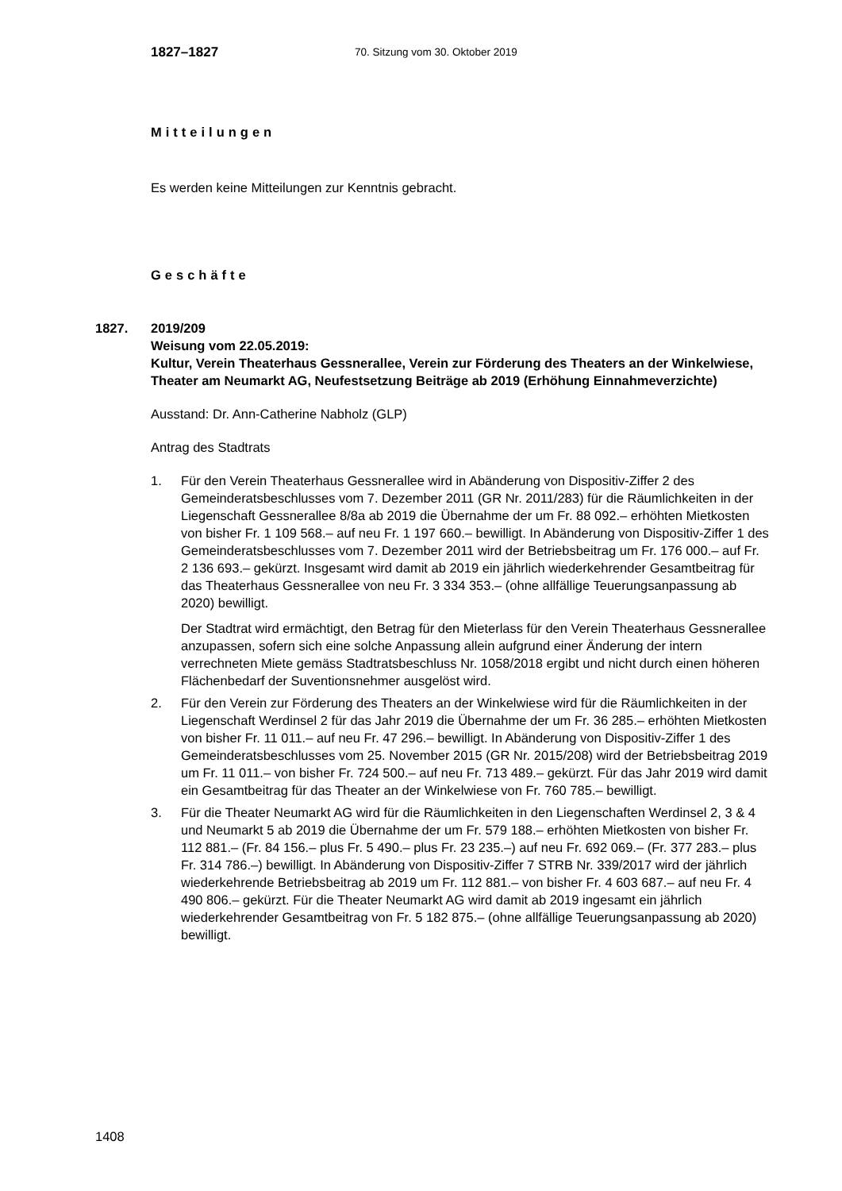1827–1827 70. Sitzung vom 30. Oktober 2019
Mitteilungen
Es werden keine Mitteilungen zur Kenntnis gebracht.
Geschäfte
1827.
2019/209
Weisung vom 22.05.2019:
Kultur, Verein Theaterhaus Gessnerallee, Verein zur Förderung des Theaters an der Winkelwiese, Theater am Neumarkt AG, Neufestsetzung Beiträge ab 2019 (Erhöhung Einnahmeverzichte)
Ausstand: Dr. Ann-Catherine Nabholz (GLP)
Antrag des Stadtrats
1. Für den Verein Theaterhaus Gessnerallee wird in Abänderung von Dispositiv-Ziffer 2 des Gemeinderatsbeschlusses vom 7. Dezember 2011 (GR Nr. 2011/283) für die Räumlichkeiten in der Liegenschaft Gessnerallee 8/8a ab 2019 die Übernahme der um Fr. 88 092.– erhöhten Mietkosten von bisher Fr. 1 109 568.– auf neu Fr. 1 197 660.– bewilligt. In Abänderung von Dispositiv-Ziffer 1 des Gemeinderatsbeschlusses vom 7. Dezember 2011 wird der Betriebsbeitrag um Fr. 176 000.– auf Fr. 2 136 693.– gekürzt. Insgesamt wird damit ab 2019 ein jährlich wiederkehrender Gesamtbeitrag für das Theaterhaus Gessnerallee von neu Fr. 3 334 353.– (ohne allfällige Teuerungsanpassung ab 2020) bewilligt.
Der Stadtrat wird ermächtigt, den Betrag für den Mieterlass für den Verein Theaterhaus Gessnerallee anzupassen, sofern sich eine solche Anpassung allein aufgrund einer Änderung der intern verrechneten Miete gemäss Stadtratsbeschluss Nr. 1058/2018 ergibt und nicht durch einen höheren Flächenbedarf der Suventionsnehmer ausgelöst wird.
2. Für den Verein zur Förderung des Theaters an der Winkelwiese wird für die Räumlichkeiten in der Liegenschaft Werdinsel 2 für das Jahr 2019 die Übernahme der um Fr. 36 285.– erhöhten Mietkosten von bisher Fr. 11 011.– auf neu Fr. 47 296.– bewilligt. In Abänderung von Dispositiv-Ziffer 1 des Gemeinderatsbeschlusses vom 25. November 2015 (GR Nr. 2015/208) wird der Betriebsbeitrag 2019 um Fr. 11 011.– von bisher Fr. 724 500.– auf neu Fr. 713 489.– gekürzt. Für das Jahr 2019 wird damit ein Gesamtbeitrag für das Theater an der Winkelwiese von Fr. 760 785.– bewilligt.
3. Für die Theater Neumarkt AG wird für die Räumlichkeiten in den Liegenschaften Werdinsel 2, 3 & 4 und Neumarkt 5 ab 2019 die Übernahme der um Fr. 579 188.– erhöhten Mietkosten von bisher Fr. 112 881.– (Fr. 84 156.– plus Fr. 5 490.– plus Fr. 23 235.–) auf neu Fr. 692 069.– (Fr. 377 283.– plus Fr. 314 786.–) bewilligt. In Abänderung von Dispositiv-Ziffer 7 STRB Nr. 339/2017 wird der jährlich wiederkehrende Betriebsbeitrag ab 2019 um Fr. 112 881.– von bisher Fr. 4 603 687.– auf neu Fr. 4 490 806.– gekürzt. Für die Theater Neumarkt AG wird damit ab 2019 ingesamt ein jährlich wiederkehrender Gesamtbeitrag von Fr. 5 182 875.– (ohne allfällige Teuerungsanpassung ab 2020) bewilligt.
1408